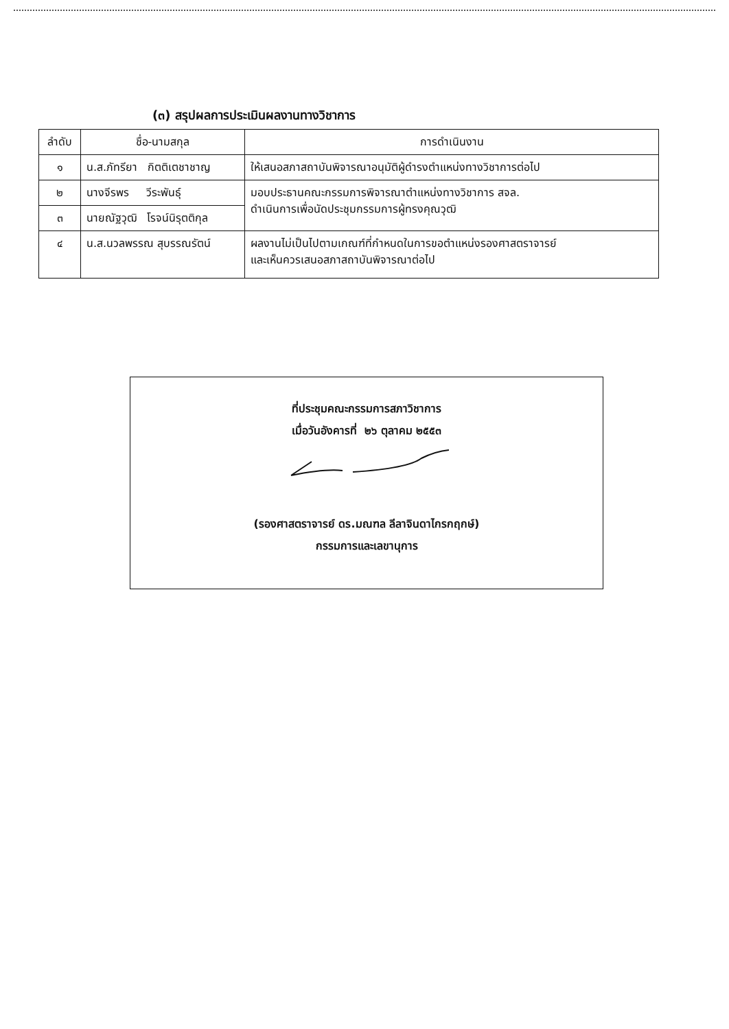(๓) สรุปผลการประเมินผลงานทางวิชาการ
| ลำดับ | ชื่อ-นามสกุล | การดำเนินงาน |
| --- | --- | --- |
| ๑ | น.ส.ภัทรียา กิตติเตชาชาญ | ให้เสนอสภาสถาบันพิจารณาอนุมัติผู้ดำรงตำแหน่งทางวิชาการต่อไป |
| ๒ | นางจีรพร วีระพันธุ์ | มอบประธานคณะกรรมการพิจารณาตำแหน่งทางวิชาการ สจล. ดำเนินการเพื่อนัดประชุมกรรมการผู้ทรงคุณวุฒิ |
| ๓ | นายณัฐวุฒิ โรจน์นิรุตติกุล | |
| ๔ | น.ส.นวลพรรณ สุบรรณรัตน์ | ผลงานไม่เป็นไปตามเกณฑ์ที่กำหนดในการขอตำแหน่งรองศาสตราจารย์ และเห็นควรเสนอสภาสถาบันพิจารณาต่อไป |
ที่ประชุมคณะกรรมการสภาวิชาการ
เมื่อวันอังคารที่ ๒๖ ตุลาคม ๒๕๕๓
(รองศาสตราจารย์ ดร.มณฑล ลีลาจินดาไกรกฤกษ์)
กรรมการและเลขานุการ